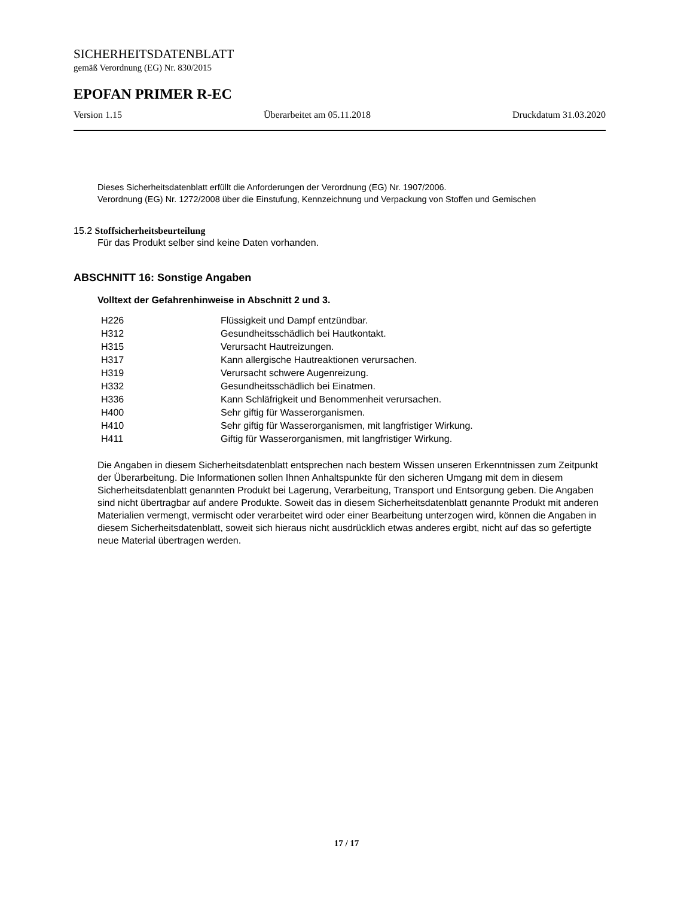SICHERHEITSDATENBLATT
gemäß Verordnung (EG) Nr. 830/2015
EPOFAN PRIMER R-EC
Version 1.15 Überarbeitet am 05.11.2018 Druckdatum 31.03.2020
Dieses Sicherheitsdatenblatt erfüllt die Anforderungen der Verordnung (EG) Nr. 1907/2006.
Verordnung (EG) Nr. 1272/2008 über die Einstufung, Kennzeichnung und Verpackung von Stoffen und Gemischen
15.2 Stoffsicherheitsbeurteilung
Für das Produkt selber sind keine Daten vorhanden.
ABSCHNITT 16: Sonstige Angaben
Volltext der Gefahrenhinweise in Abschnitt 2 und 3.
| H226 | Flüssigkeit und Dampf entzündbar. |
| H312 | Gesundheitsschädlich bei Hautkontakt. |
| H315 | Verursacht Hautreizungen. |
| H317 | Kann allergische Hautreaktionen verursachen. |
| H319 | Verursacht schwere Augenreizung. |
| H332 | Gesundheitsschädlich bei Einatmen. |
| H336 | Kann Schläfrigkeit und Benommenheit verursachen. |
| H400 | Sehr giftig für Wasserorganismen. |
| H410 | Sehr giftig für Wasserorganismen, mit langfristiger Wirkung. |
| H411 | Giftig für Wasserorganismen, mit langfristiger Wirkung. |
Die Angaben in diesem Sicherheitsdatenblatt entsprechen nach bestem Wissen unseren Erkenntnissen zum Zeitpunkt der Überarbeitung. Die Informationen sollen Ihnen Anhaltspunkte für den sicheren Umgang mit dem in diesem Sicherheitsdatenblatt genannten Produkt bei Lagerung, Verarbeitung, Transport und Entsorgung geben. Die Angaben sind nicht übertragbar auf andere Produkte. Soweit das in diesem Sicherheitsdatenblatt genannte Produkt mit anderen Materialien vermengt, vermischt oder verarbeitet wird oder einer Bearbeitung unterzogen wird, können die Angaben in diesem Sicherheitsdatenblatt, soweit sich hieraus nicht ausdrücklich etwas anderes ergibt, nicht auf das so gefertigte neue Material übertragen werden.
17 / 17